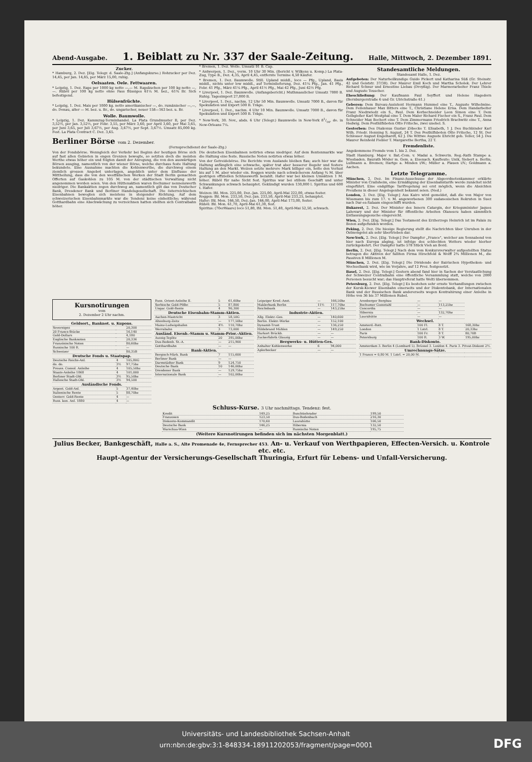Abend-Ausgabe. 1. Beiblatt zu Nr. 337 der Saale-Zeitung. Halle, Mittwoch, 2. Dezember 1891.
Zucker.
* Hamburg, 2. Dez. [Eig. Telegr. d. Saale-Ztg.] (Anfangskurse.) Rohzucker per Dez. 14,45, per Jan. 14,85, per März 15,00, ruhig.
Oelsaaten. Oele. Fettwaaren.
* Leipzig, 1. Dez. Raps per 1000 kg netto —,— M. Rapskuchen per 100 kg netto —,—. Rüböl per 100 kg netto ohne Fass flüssiges 61¼ M. bez., 61¾ Br. Sich befestigend.
Hülsenfrüchte.
* Leipzig, 1. Dez. Mais per 1000 kg. netto amerikanischer —, do. rumänischer —,—, do. Donau, alter — M. bez. u. Br., do. ungarischer, neuer 158—163 bez. u. Br.
Wolle. Baumwolle.
* Leipzig, 1. Dez. Kammzug-Terminhandel. La Plata Grundmuster B, per Dez. 3,52½, per Jan. 3,52½, per Febr. 3,55, per März 3,60, per April 3,60, per Mai 3,65, per Juni 3,65, per Juli 3,67½, per Aug. 3,67½, per Sept. 3,67½. Umsatz 85,000 kg. Fest. La Plata Contract C. Dez. 3,65.
* Bremen, 1. Dez. Wolle. Umsatz 91 B. Cap.
* Antwerpen, 1. Dez., vorm. 10 Uhr 30 Min. (Bericht v. Wilkens u. Komp.) La Plata-Zug, Type B., Dez. 4,35, April 4,45, entfernte Termine 4,50 Käufer.
* Bremen, 1. Dez. Baumwolle. Still. Upland middl., loco — Pfg., Upland, Basis middl., nichts unter low middl., auf Terminlieferung, Dez. 41¼ Pfg., Jan. 41 Pfg., Febr. 41 Pfg., März 41¼ Pfg., April 41½ Pfg., Mai 42 Pfg., Juni 42½ Pfg.
* Liverpool, 1. Dez. Baumwolle. (Anfangsbericht.) Muthmasslicher Umsatz 7000 B. Ruhig. Tagesimport 27,000 B.
* Liverpool, 1. Dez., nachm. 12 Uhr 50 Min. Baumwolle. Umsatz 7000 B., davon für Spekulation und Export 500 B. Träge.
* Liverpool, 1. Dez., nachm. 4 Uhr 10 Min. Baumwolle. Umsatz 7000 B., davon für Spekulation und Export 500 B. Träge.
* New-York, 30. Nov., abds. 6 Uhr (Telegr.) Baumwolle in New-York 81/16, do. in New-Orleans 7¼.
Berliner Börse vom 2. Dezember.
(Fernsprechdienst der Saale-Ztg.)
Von der Fondsbörse. Wenngleich der Verkehr bei Beginn der heutigen Börse sich auf fast allen Gebieten in engen Grenzen bewegte, so setzten doch die meisten Werthe etwas höher ein und folgten damit der Anregung, die von den auswärtigen Börsen ausging, namentlich von der wiener Börse, welche durchaus feste Haltung bekundete. Eine Ausnahme machten die Kohlenwerthe, die durchweg einem ziemlich grossen Angebot unterlagen, angeblich unter dem Einflusse der Mittheilung, dass die von den westfälischen Werken der Stadt Berlin gemachten Offerten auf Gaskohlen zu 105 M. von der städtischen Verwaltung nicht angenommen worden seien. Von den Hüttenaktien waren Bochumer nennenswerth niedriger. Die Bankaktien zogen durchweg an, namentlich gilt das von Deutscher Bank, Dresdener Bank und Berliner Handelsgesellschaft. Die österreichischen Eisenbahnen bewegten sich meistens in steigender Richtung. Auf dem schweizerischen Eisenbahnmarkte war die Tendenz keine einheitliche; während Gotthardbahn eine Abschwächung zu verzeichnen hatten stellten sich Centralbahn höher.
Die deutschen Eisenbahnen notirten etwas niedriger. Auf dem Rentenmarkte war die Haltung eine feste. Russische Noten notirten etwas höher.
Von der Getreidebörse. Die Berichte vom Auslande bleiben flau; auch hier war die Haltung anfänglich eine schwache, später trat aber besserer Begehr und festere Haltung an den Markt. Weizen setzte mehrere Mark billiger ein, holte den Verlust bis auf 1 M. aber wieder ein. Roggen wurde nach schwächerem Anfang ¾ M. über gestrigen offiziellen Schlusswerth bezahlt. Hafer war bei kleinen Umsätzen 1 M. höher. Rüböl für nahe Sicht fest. Spiritus war bei stillem Geschäft und unter Schwankungen schwach behauptet. Gekündigt wurden 130,000 l. Spiritus und 600 t. Hafer.
Weizen: lfd. Mon. 225,00, Dez.-Jan. 225,00, April-Mai 222,00, etwas fester.
Roggen: lfd. Mon. 233,50, Dez.-Jan. 233,50, April-Mai 233,25, behauptet.
Hafer: lfd. Mon. 166,50, Dez.-Jan. 166,00, April-Mai 173,00, fester.
Rüböl: lfd. Mon. 61,70, April-Mai 61,30, fest.
Spiritus: (70erWaare) loco 51,80, lfd. Mon. 51,40, April-Mai 52,50, schwach.
Standesamtliche Meldungen.
Standesamt Halle, 1. Dez.
Aufgeboten: Der Naturheilkundige Guido Pickert und Katharina Süß (Gr. Steinstr. 42 und Geiststr. 37/38). Der Maurer Emil Koch und Martha Scholek. Der Lehrer Richard Schnur und Ernestine Liebau (Droyßig). Der Marmorarbeiter Franz Thiele und Auguste Teuscher.
Eheschließung: Der Kaufmann Paul Seyffert und Helene Hagedorn (Bernburgerstraße 6 und Gr. Ulrichstraße 61.)
Geboren: Dem Bureau-Assistent Hermann Hummel eine T., Auguste Wilhelmine. Dem Feilenhauer Max Bitters eine T., Christiane Helene Erna. Dem Handarbeiter Franz Niedzwiedz ein S., Paul. Dem Korbschneider Leon Simon eine T. Dem Gelbgießer Karl Westphal eine T. Dem Maler Richard Fischer ein S., Franz Paul. Dem Schneider Max Bechert eine T. Dem Zimmermann Friedrich Brachwitz eine T., Anna Hedwig. Dem Posthilfsboten Otto Fritsche, zwei unehel. S.
Gestorben: Des Diakonus Gustav Zöbecke T. Elisabeth, 1 J. Des Buchbinder Karl Wilh. Friedr. Henning S. August, 24 T. Des Posthilfsboten Otto Fritsche, 12 St. Der Schlosser August Engelhardt, 62 J. Die Wittwe Auguste Ehricht geb. Teller, 54 J. Des Maurer Reinhold Fiebler T. Margarethe Bertha, 22 T.
Fremdenliste.
Angekommene Fremde vom 1. bis 2. Dez.
Stadt Hamburg. Major v. Bat.-Com. v. Madai a. Schwerin. Reg.-Rath Stampe a. Wiesbaden. Baurath Möder m. Gem. a. Eisenach. Kaufleute: Unik, Siebert a. Berlin; Lullmann a. Bremen; Hartge a. Minden i/W.; Müller a. Plauen i/V.; Goldmann a. Aachen.
Letzte Telegramme.
München, 2. Dez. Im Finanz-Ausschusse der Abgeordnetenkammer erklärte Minister von Crailsheim, eine Ermäßigung der Eisenbahntarife werde zunächst nicht eingeführt. Eine endgiltige Tarifregelung sei erst möglich, wenn die Absichten Preußens in dieser Angelegenheit bekannt seien. (Ned.)
London, 2. Dez. [Eig. Telegr.] Aus Kairo wird gemeldet, daß die von Major von Wissmann bis zum 17. v. M. angeworbenen 300 sudanesischen Rekruten in Suez nach Dar-es-Salaam eingeschifft wurden.
Bukarest, 2. Dez. Der Minister des Innern Catargin, der Kriegsminister Jaques Lahovary und der Minister für öffentliche Arbeiten Olanescu haben sämmtlich Entlassungsgesuche eingereicht.
Wien, 2. Dez. [Eig. Telegr.] Das Testament des Erzherzogs Heinrich ist im Palais zu Bozen aufgefunden worden.
Peking, 2. Dez. Die hiesige Regierung stellt die Nachrichten über Unruhen in der Ostmongolei als sehr übertrieben dar.
New-York, 2. Dez. [Eig. Telegr.] Der Dampfer „France", welcher am Sonnabend von hier nach Europa abging, ist infolge des schlechten Wetters wieder hierher zurückgekehrt. Der Dampfer hatte 578 Stück Vieh an Bord.
Berlin, 2. Dez. [Eig. Telegr.] Nach dem vom Konkursverwalter aufgestellten Status betragen die Aktiven der falliten Firma Hirschfeld & Wolff 2¾ Millionen M., die Passiven 8 Millionen M.
München, 2. Dez. [Eig. Telegr.] Die Dividende der Bairischen Hypotheken- und Wechselbank wird, wie im Vorjahre, auf 12 Proz. festgesetzt.
Basel, 2. Dez. [Eig. Telegr.] Gestern abend fand hier in Sachen der Verstaatlichung der Schweizer Centralbahn eine öffentliche Versammlung statt, welche von 2000 Personen besucht war; das Hauptreferat hatte Welti übernommen.
Petersburg, 2. Dez. [Eig. Telegr.] Es bestehen sehr ernste Verhandlungen zwischen der Kursk-Kiewer Eisenbahn einerseits und der Diskontobank, der Internationalen Bank und der Russischen Bank andererseits wegen Kontrahirung einer Anleihe in Höhe von 36 bis 37 Millionen Rubel.
Kursnotirungen
vom
2. Dezember 2 Uhr nachm.
| Geldsort., Banknot. u. Kupons. | | |
| --- | --- | --- |
| Sovereigns | | 20,300 |
| 20 Francs-Stücke | | 16,140 |
| Gold-Dollars | | 4,180 |
| Englische Banknoten | | 20,336 |
| Französische Noten | | 80,60bz |
| Russische 100 R. | | — |
| Schweizer | | 80,35B |
| Deutsche Fonds u. Staatspap. | | |
| Deutsche Reichs-Anl. | 4 | 105,80G |
| do. do. | 3½ | 97,75bz |
| Preuss. Consol. Anleihe | 4 | 105,50bz |
| Staats-Anleihe 1868 | 4 | 101,000 |
| Berliner Stadt-Obl. | 3½ | 95,50bz |
| Hallesche Stadt-Obl. | 3½ | 94,500 |
| Ausländische Fonds. | | |
| Argent. Gold-Anl. | 5 | 37,40bz |
| Italienische Rente | 5 | 88,70bz |
| Oesterr. Gold-Rente | 4 | — |
| Russ. kon. Anl. 1880 | 4 | — |
| Russ. Orient-Anleihe II. | 5 | 61,60bz |
| Serbische Gold-Pfdbr. | 5 | 87,800 |
| Ungar. Gold-Rente | 4 | 90,300 |
| Deutsche Eisenbahn-Stamm-Aktien. | | |
| Aachen-Mastricht | 3 | 58,50G |
| Altenburg-Zeitz | — | 177,50bz |
| Mainz-Ludwigshafen | 4⅔ | 110,70bz |
| Werrabahn | 3 | 73,000 |
| Ausländ. Eisenb.-Stamm u. Stamm-Prior.-Aktien. | | |
| Aussig-Teplitz | 20 | 395,00bz |
| Dux-Bodenb. St.-A. | — | 215,900 |
| Gotthardbahn | — | — |
| Bank-Aktien. | | |
| Bergisch-Märk. Bank | 7 | 115,600 |
| Berliner Bank | — | — |
| Darmstädter Bank | 9 | 124,750 |
| Deutsche Bank | 10 | 146,00bz |
| Dresdener Bank | — | 129,75bz |
| Internationale Bank | — | 102,00bz |
| Leipziger Kred.-Anst. | — | 166,50bz |
| Maklerbank Berlin | 11½ | 117,70bz |
| Reichsbank | — | 143,25bz |
| Industrie-Aktien. | | |
| Allg. Elektr.-Ges. | — | 140,600 |
| Berlin. Elektr.-Werke | — | 152,100 |
| Dynamit-Trust | — | 136,250 |
| Hildebrand Mühlen | — | 149,250 |
| Harkort Brückb. | — | — |
| Zuckerfabrik Glauzig | — | — |
| Bergwerks- u. Hütten-Ges. | | |
| Anhalter Kohlenwerke | 6 | 94,000 |
| Aplerbecker | — | — |
| Arenberger Bergbau | — | — | |
| Bochumer Gussstahl | — | 113,25bz | |
| Concordia | — | — | |
| Hibernia | — | 132,70bz | |
| Laurahütte | — | — | |
| Wechsel. | | | |
| Amsterd.-Rott. | 100 Fl. | 8 T. | 168,30bz |
| London | 1 Lstrl. | 8 T. | 20,33bz |
| Paris | 100 Fr. | 8 T. | 80,70B |
| Petersburg | 100 R. | 3 W. | 195,00bz |
| Bank-Diskonto. | | | |
| Amsterdam 3. Berlin 4 (Lombard 5). Brüssel 3. London 4. Paris 3. Privat-Diskont 2½. | | | |
| Umrechnungs-Sätze. | | | |
| 1 Francs = 0,80 M. 1 Lstrl. = 20,00 M. | | | |
Schluss-Kurse. 3 Uhr nachmittags. Tendenz: fest.
| Kredit | 149,25 | Buschtiehrader | 199,50 |
| Franzosen | 123,50 | Dux-Bodenbach | 216,30 |
| Diskonto-Kommandit | 170,60 | Laurahütte | 106,50 |
| Deutsche Bank | 146,25 | Hibernia | 132,50 |
| Warschau-Wien | — | Russische Noten | 195,75 |
(Weitere Kursnotirungen befinden sich im nächsten Morgenblatt.)
Julius Becker, Bankgeschäft, Halle a. S., Alte Promenade 4e, Fernsprecher 453. An- u. Verkauf von Werthpapieren, Effecten-Versich. u. Kontrole etc. etc.
Haupt-Agentur der Versicherungs-Gesellschaft Thuringia, Erfurt für Lebens- und Unfall-Versicherung.
Universitäts- und Landesbibliothek Sachsen-Anhalt
urn:nbn:de:gbv:3:1-848334-18911202053/fragment/page=0001
DFG